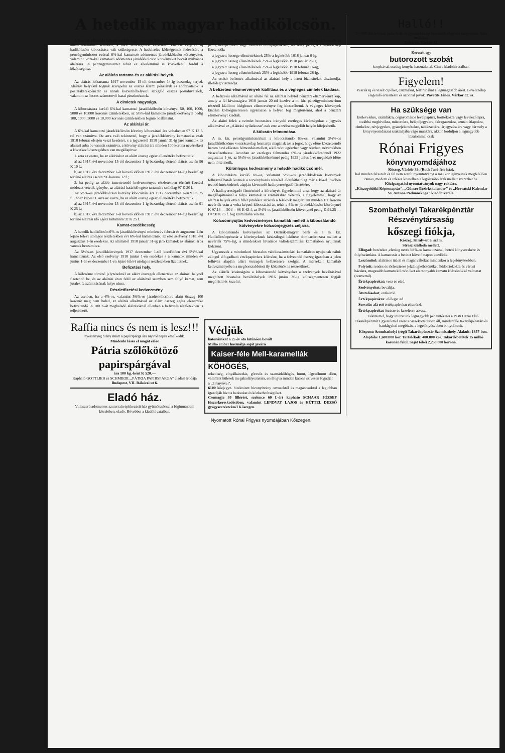A hetedik magyar hadikölcsön.
A hosszan elhúzódó háború további nagy pénzügyi követelményeket támasztván az államhatalommal szemben, a hadi szükségletek zavartalan ellátása céljából uj hadikölcsön kibocsátása vált szükségessé. A hadviselés költségeinek fedezésére a pénzügyminiszter ezúttal 6%-kal kamatozó adómentes járadékkölcsön kötvényeket, valamint 5½%-kal kamatozó adómentes járadékkölcsön kötvényeket bocsát nyilvános aláírásra. A pénzügyminiszter tehát ez alkalommal is közvetlenül fordul a közönséghez.
Az aláírás tartama és az aláírási helyek.
Az aláírás időtartama 1917 november 15-től deczember 14-ig bezárólag terjed. Aláírási helyekül fognak szerepelni az összes állami pénztárak és adóhivatalok, a postatakarékpénztár és annak közvetítőhelyeiül szolgáló összes postahivatalok, valamint az összes számottevő hazai pénzintézetek.
A cimletek nagysága.
A kibocsátásra kerülő 6%-kal kamatozó járadékkölcsön kötvényei 50, 100, 1000, 5000 és 10,000 koronás czimletekben, az 5½%-kal kamatozó járadékkötvényei pedig 100, 1000, 5000 és 10,000 koronás czimletekben fognak kiállíttatni.
Az aláírási ár.
A 6%-kal kamatozó járadékkölcsön kötvény kibocsátási ára voltaképen 97 K 13 f-rel van számítva. De arra való tekintettel, hogy a járadékkötvény kamatozása csak 1918 február elsején veszi kezdetét, s a jegyzéstől 1918 január 31-ig járó kamatok az aláírási árba be vannak számítva, a kötvény aláírási ára minden 100 korona névértékért a következő összegekben van megállapítva:
1. arra az esetre, ha az aláíráskor az aláírt összeg egész ellenértéke befizettetik:
a) az 1917. évi november 15-től deczember 1-ig bezárólag történő aláírás esetén 96 K 10 f.;
b) az 1917. évi deczember 1-ét követő időben 1917. évi deczember 14-éig bezárólag történő aláírás esetén: 96 korona 32 f.;
2. ha pedig az alább ismertetendő kedvezményes részletekben történő fizetési módozat vetetik igénybe, az aláírási határidő egész tartamára szólólag 97 K 20 f.
Az 5½%-os járadékkölcsön kötvény kibocsátási ára 1917 deczember 1-en 91 K 25 f. Ehhez képest 1. arra az esetre, ha az aláírt összeg egész ellenértéke befizettetik:
a) az 1917. évi november 15-től deczember 1-ig bezárólag történő aláírás esetén 91 K 25 f.;
b) az 1917. évi deczember 1-ét követő időben 1917. évi deczember 14-éig bezárólag történő aláírási idő egész tartamára 92 K 25 f.
Kamat-esedékesség.
A hetedik hadikölcsön 6%-os járadékkötvényei minden év február és augusztus 1-én lejáró félévi utólagos részletekben évi 6%-kal kamatoznak, az első szelvény 1918. évi augusztus 1-én esedékes. Az aláírástól 1918 január 31-ig járó kamatok az aláírási árba vannak beszámítva.
Az 5½%-os járadékkötvények 1917 deczember 1-től kezdődően évi 5½%-kal kamatoznak. Az első szelvény 1918 junius 1-én esedékes s a kamatok minden év junius 1-én és deczember 1-én lejáró félévi utólagos részletekben fizettetnek.
Befizetési hely.
A kölcsönre történő jelyzéseknél az aláírt összegek ellenértéke az aláírási helynél fizetendő be, és az aláírási áron felül az aláíróval szemben sem folyó kamat, sem jutalék felszámításának helye nincs.
Részletfizetési kedvezmény.
Az esetben, ha a 6%-os, valamint 5½%-os járadékkölcsönre aláírt összeg 100 koronát meg nem halad, az aláírás alkalmával az aláírt összeg egész elenértéke befizetendő. A 100 K-át meghaladó aláírásoknál ellenben a befizetés részletekben is teljesíthető.
Ez esetben az aláírás alkalmával az aláírt összeg 10%-a biztosítékképen leteendő és pedig készpénzben vagy metelelő értékpapírokban, részletek pedig a következőkép fizetendők:
a jegyzett összege ellenértékének 25%-a legkésőbb 1918 január 9-ig,
a jegyzett összeg ellenértékének 25%-a legkésőbb 1918 január 29-ig,
a jegyzett összeg ellenértékének 25%-a legkésőbb 1918 február 16-ig,
a jegyzett összeg ellenértékének 25%-a legkésőbb 1918 február 28-ig.
Az utolsó befizetés alkalmával az aláírási hely a letett biztosítékot elszámolja, illetőleg visszaadja.
A befizetési elismervények kiállítása és a végleges cimletek kiadása.
A befizetés alkalmával az aláíró fél az aláírási helytől pénztári elismervényt kap, amely a fél kívánságára 1918 január 20-tól kezdve a m. kir. pénzügyminisztérium részéről kiállított ideiglenes elismervényre fog kicseréltetni. A végleges kötvények kiadása költségmentesen ugyanazon a helyen fog megtörténni, ahol a pénztári elismervényt kiadták.
Az aláíró felek a czímlet beosztásra irányuló esetleges kívánságukat a jegyzés alkalmával az „Aláírási nyilatkozat"-nak erre a czélra megjelölt helyén kifejezhetik.
A kölcsön felmondása.
A m. kir. pénzügyminisztérium a kibocsátandó 6%-os, valamint 5½%-os járadékkölcsönre vonatkozólag fenntartja magának azt a jogot, hogy előre közzéteendő három havi előzetes felmondás mellett, a kölcsönt egészben vagy részben, névértékben visszafizethesse. Azonban az esetleges felmondás 6%-os járadékkölcsönnél 1922 augusztus 1-jet, az 5½%-os járadékkölcsönnél pedig 1925 junius 1-et megelőző időre nem történhetik.
Különleges kedvezmény a hetedik hadikölcsönnél.
A kibocsátásra kerülő 6%-os, valamint 5½%-os járadékkölcsön kötvények felhasználhatók lesznek a törvényhozás részéről előreláthatólag már a közel jövőben teendő intézkedések alapján kivetendő hadinyereségadó fizetésére.
A hadinyereségadó fizetésénél a kötvények figyelemmel arra, hogy az aláírási ár megállapításánál a folyó kamatok is számításban vétettek, s figyelemmel, hogy az aláírási helyek ötven fillér jutalékot szoktak a feleknek megtériteni minden 100 korona névérték után a volta képeni kibocsátási ár, tehát a 6%-os járadékkölcsön kötvénynél K 97.13 — 50 f = 96 K 63 f, az 5½%-os járadékkölcsön kötvénynél pedig K 91.25 — f = 90 K 75 f. fog számításba vétetni.
Kölcsönnyujtás kedvezményes kamatláb mellett a kibocsátandó kötvényekre kölcsönjegyzés céljaira.
A kibocsátandó kötvényekre az Osztrák-magyar bank és a m. kir. Hadikölcsönpénztár a kötvényeknek kézizálogul lekötése dombardírozása mellett a névérték 75%-áig, a mindenkori hivatalos váltóleszámítási kamatlábon nyujtanak kölcsönt.
Ugyanezek a mindenkori hivatalos váltóleszámítolási kamatlábon nyujtanak náluk zálogul elfogadható értékpapírokra kölcsönt, ha a felveendő összeg igazoltan a jelen felhívás alapján aláírt összegek befizetésére szolgál. A mérsékelt kamatláb kedvezményében a meghosszabbított ily kölcsönök is részesülnek.
Az aláírók kívánságára a kibocsátandó kötvényeket a szelvények beváltásával megbízott hivatalos beváltóhelyek 1916 junius 30-ig költségmentesen fogják megőrizni és kezelni.
Raffia nincs és nem is lesz!!!
nyersanyag hiány miatt a papírspárga ára napról napra emelkedik.
Mindenki lássa el magát előre
Pátria szőlőkötöző papirspárgával
ára 100 kg.-ként K 520.—
Kapható GOTTLIEB és SCHMIEDL „PÁTRIA PAPIRSPÁRGA" eladási irodája
Budapest, VII. Rákóczi ut 6.
Eladó ház.
Villaszerű adómentes szuterrain épitkezésü ház gyümölcsössel a főgimnázium közelében, eladó. Bővebbet a kiadóhivatalban.
Védjük
katonáinkat a 25 év óta kitűnően bevált
Millió ember használja saját javára
Kaiser-féle Mell-karamellák
KÖHÖGÉS,
rekedtség, elnyálkásodás, görcsös és szamárköhögés, hurut, légcsőhurut ellen, valamint hülések megakadályozására, enelfogva minden katona szívesen fogadja!
a „3 fenyővel".
6100 közjegyz. hitelesitett bizonyítvány orvosoktól és magánosoktól a legjobban igazolják biztos hatásukat és közkedveltségüket.
Csomagja 30 fillérért, szelence 60 f.-ért kapható SCHAAR JÓZSEF fűszerkereskedésében, valamint LENDVAY LAJOS és KÜTTEL DEZSŐ gyógyszerészeknél Kőszegen.
Halló!!
5—600 drb levetett, puha férfi- és gyermekkalap kerestetik sürgősen megvételre. Szín mellékes.
Zsibárus, Várkör 32.
Keresek egy
butorozott szobát
konyhával, esetleg konyha használattal. Cím a kiadóhivatalban.
Figyelem!
Veszek uj és viselt cipőket, csizmákat, férfiruhákat a legmagasabb árért. Levelezőlap elegendő értesitésre és azonnal jövök. Pavetits János. Várkör 32. sz.
Ha szüksége van
körlevelekre, számlákra, cégnyomásos levélpapirra, boritékokra vagy levelezőlapra, továbbá meghivókra, műsorokra, belépőjegyekre, falragaszokra, azután étlapokra, cimkékre, névjegyekre, gyászjelentésekre, táblázatokra, árjegyzésekre vagy bármely a könyvnyomdászat szakmájába vágó munkára, akkor forduljon a legnagyobb bizalommal csak
Rónai Frigyes
könyvnyomdájához
Kőszeg, Várkör 39. (Roth Jenő-féle ház),
hol minden felsorolt és fel nem sorolt nyomtatványt a mai kor igényeinek megfelelően csinos, modern és izléses kivitelben a legolcsóbb árak mellett szerezhet be.
Közigazgatási nyomtatványok nagy raktára.
„Kőszegvidéki Képesnaptár", „Günser Bezirkskalender" és „Hervatski Kalendar Sv. Antona Paduanskoga" kiadóhivatala.
Szombathelyi Takarékpénztár Részvénytársaság
kőszegi fiókja,
Kőszeg, Király-ut 6. szám.
Strasz szálloda mellett.
Elfogad: betéteket ,elenleg nettó 3½%-os kamatozással, hetéti könyvecskére és folyószámlára. A kamatozás a betétet követő napon kezdődik.
Leszámitol: aláirásos üzleti és magánváltókat mindenkor a legelőnyösebben.
Folyósit: rendes és törlesztéses jelzálogkölcsönöket földbirtokokra és városi házakra, magasabb kamatu kölcsönöket alacsonyabb kamatu kölcsönökké változtat (convertál).
Értékpapirokat: vesz és elad.
Szelvényeket: beváltja.
Átutalásokat, eszközöl.
Értékpapirokra: előleget ad.
Sorsolás alá eső értékpapirokat ellenőrzi.
Értékpapirokat őrzésre és kezelésre átvesz.
Tekintettel, hogy intézetünk legnagyobb pénzintézetei a Pesti Hazai Első Takarékpénztár Egyesülettel szoros összeköttetésben áll, mindenféle takarékpénztári és bankügyleti megbizást a legelőnyösebben bonyolitunk.
Központ: Szombathelyi (régi) Takarékpénztár Szombathely. Alakult: 1857-ben.
Alaptőke 1,600.000 kor. Tartalékok: 400.000 kor. Takarékbetétek 15 millió koronán felül. Saját tőkéi 2,250.000 korona.
Nyomatott Rónai Frigyes nyomdájában Kőszegen.